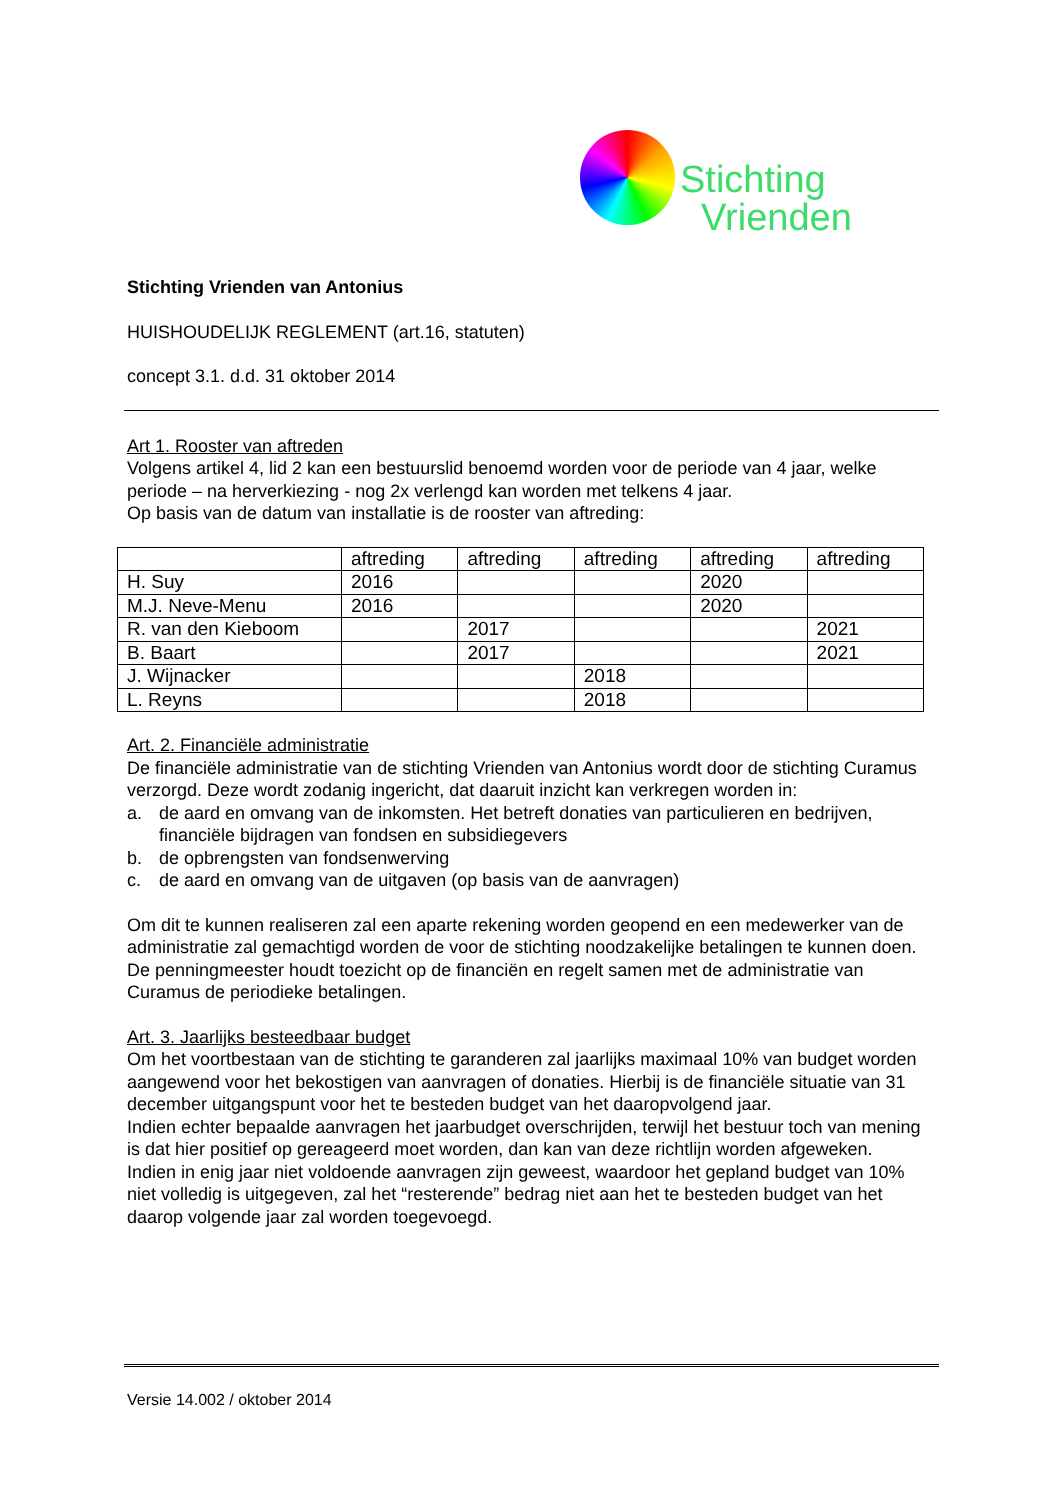Stichting
Vrienden
Stichting Vrienden van Antonius
HUISHOUDELIJK REGLEMENT (art.16, statuten)
concept 3.1. d.d. 31 oktober 2014
Art 1. Rooster van aftreden
Volgens artikel 4, lid 2 kan een bestuurslid benoemd worden voor de periode van 4 jaar, welke periode – na herverkiezing - nog 2x verlengd kan worden met telkens 4 jaar.
Op basis van de datum van installatie is de rooster van aftreding:
| | aftreding | aftreding | aftreding | aftreding | aftreding |
| H. Suy | 2016 | | | 2020 | |
| M.J. Neve-Menu | 2016 | | | 2020 | |
| R. van den Kieboom | | 2017 | | | 2021 |
| B. Baart | | 2017 | | | 2021 |
| J. Wijnacker | | | 2018 | | |
| L. Reyns | | | 2018 | | |
Art. 2. Financiële administratie
De financiële administratie van de stichting Vrienden van Antonius wordt door de stichting Curamus verzorgd. Deze wordt zodanig ingericht, dat daaruit inzicht kan verkregen worden in:
a. de aard en omvang van de inkomsten. Het betreft donaties van particulieren en bedrijven, financiële bijdragen van fondsen en subsidiegevers
b. de opbrengsten van fondsenwerving
c. de aard en omvang van de uitgaven (op basis van de aanvragen)
Om dit te kunnen realiseren zal een aparte rekening worden geopend en een medewerker van de administratie zal gemachtigd worden de voor de stichting noodzakelijke betalingen te kunnen doen.
De penningmeester houdt toezicht op de financiën en regelt samen met de administratie van Curamus de periodieke betalingen.
Art. 3. Jaarlijks besteedbaar budget
Om het voortbestaan van de stichting te garanderen zal jaarlijks maximaal 10% van budget worden aangewend voor het bekostigen van aanvragen of donaties. Hierbij is de financiële situatie van 31 december uitgangspunt voor het te besteden budget van het daaropvolgend jaar.
Indien echter bepaalde aanvragen het jaarbudget overschrijden, terwijl het bestuur toch van mening is dat hier positief op gereageerd moet worden, dan kan van deze richtlijn worden afgeweken.
Indien in enig jaar niet voldoende aanvragen zijn geweest, waardoor het gepland budget van 10% niet volledig is uitgegeven, zal het “resterende” bedrag niet aan het te besteden budget van het daarop volgende jaar zal worden toegevoegd.
Versie 14.002 / oktober 2014